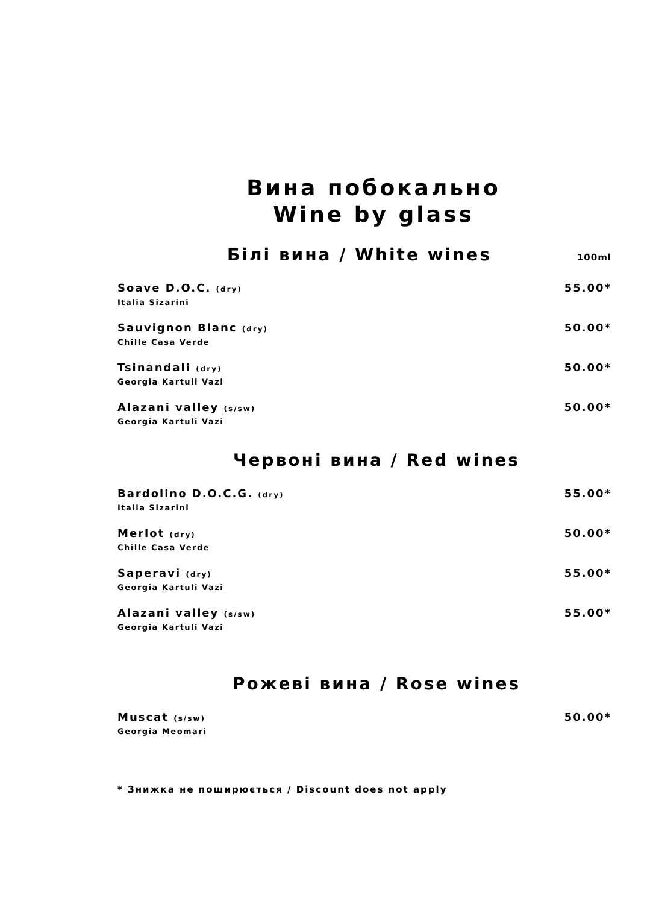Вина побокально
Wine by glass
Білі вина / White wines 100ml
Soave D.O.C. (dry)
Italia Sizarini
55.00*
Sauvignon Blanc (dry)
Chille Casa Verde
50.00*
Tsinandali (dry)
Georgia Kartuli Vazi
50.00*
Alazani valley (s/sw)
Georgia Kartuli Vazi
50.00*
Червоні вина / Red wines
Bardolino D.O.C.G. (dry)
Italia Sizarini
55.00*
Merlot (dry)
Chille Casa Verde
50.00*
Saperavi (dry)
Georgia Kartuli Vazi
55.00*
Alazani valley (s/sw)
Georgia Kartuli Vazi
55.00*
Рожеві вина / Rose wines
Muscat (s/sw)
Georgia Meomari
50.00*
* Знижка не поширюється / Discount does not apply